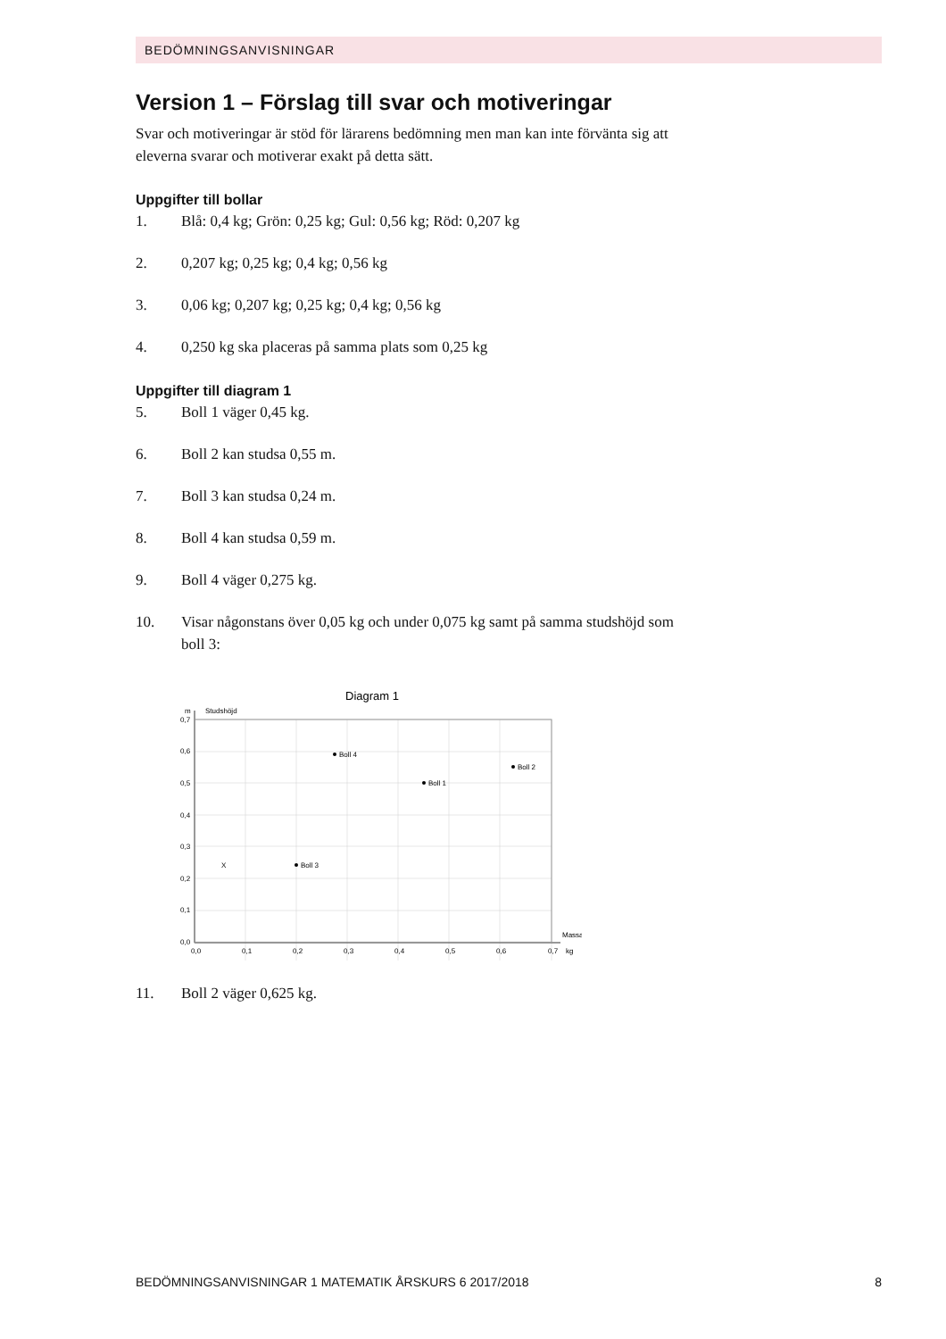BEDÖMNINGSANVISNINGAR
Version 1 – Förslag till svar och motiveringar
Svar och motiveringar är stöd för lärarens bedömning men man kan inte förvänta sig att eleverna svarar och motiverar exakt på detta sätt.
Uppgifter till bollar
1. Blå: 0,4 kg; Grön: 0,25 kg; Gul: 0,56 kg; Röd: 0,207 kg
2. 0,207 kg; 0,25 kg; 0,4 kg; 0,56 kg
3. 0,06 kg; 0,207 kg; 0,25 kg; 0,4 kg; 0,56 kg
4. 0,250 kg ska placeras på samma plats som 0,25 kg
Uppgifter till diagram 1
5. Boll 1 väger 0,45 kg.
6. Boll 2 kan studsa 0,55 m.
7. Boll 3 kan studsa 0,24 m.
8. Boll 4 kan studsa 0,59 m.
9. Boll 4 väger 0,275 kg.
10. Visar någonstans över 0,05 kg och under 0,075 kg samt på samma studs­höjd som boll 3:
Diagram 1
m
Studshöjd
0,7
0,6
0,5
0,4
0,3
0,2
0,1
0,0
0,0
0,1
0,2
0,3
0,4
0,5
0,6
0,7
kg
Massa
Boll 4
Boll 2
Boll 1
Boll 3
X
11. Boll 2 väger 0,625 kg.
BEDÖMNINGSANVISNINGAR 1 MATEMATIK ÅRSKURS 6 2017/2018 8